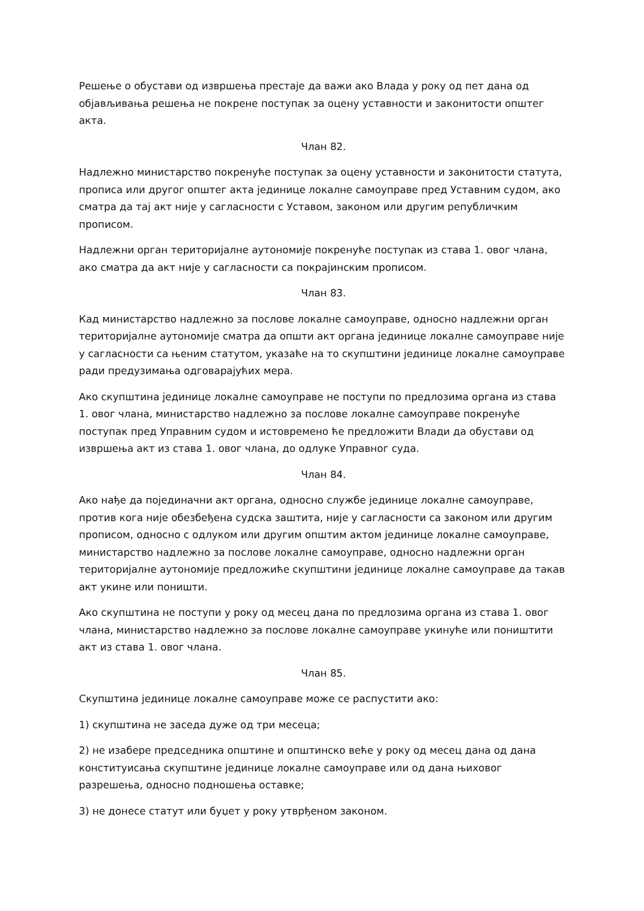Решење о обустави од извршења престаје да важи ако Влада у року од пет дана од објављивања решења не покрене поступак за оцену уставности и законитости општег акта.
Члан 82.
Надлежно министарство покренуће поступак за оцену уставности и законитости статута, прописа или другог општег акта јединице локалне самоуправе пред Уставним судом, ако сматра да тај акт није у сагласности с Уставом, законом или другим републичким прописом.
Надлежни орган територијалне аутономије покренуће поступак из става 1. овог члана, ако сматра да акт није у сагласности са покрајинским прописом.
Члан 83.
Кад министарство надлежно за послове локалне самоуправе, односно надлежни орган територијалне аутономије сматра да општи акт органа јединице локалне самоуправе није у сагласности са њеним статутом, указаће на то скупштини јединице локалне самоуправе ради предузимања одговарајућих мера.
Ако скупштина јединице локалне самоуправе не поступи по предлозима органа из става 1. овог члана, министарство надлежно за послове локалне самоуправе покренуће поступак пред Управним судом и истовремено ће предложити Влади да обустави од извршења акт из става 1. овог члана, до одлуке Управног суда.
Члан 84.
Ако нађе да појединачни акт органа, односно службе јединице локалне самоуправе, против кога није обезбеђена судска заштита, није у сагласности са законом или другим прописом, односно с одлуком или другим општим актом јединице локалне самоуправе, министарство надлежно за послове локалне самоуправе, односно надлежни орган територијалне аутономије предложиће скупштини јединице локалне самоуправе да такав акт укине или поништи.
Ако скупштина не поступи у року од месец дана по предлозима органа из става 1. овог члана, министарство надлежно за послове локалне самоуправе укинуће или поништити акт из става 1. овог члана.
Члан 85.
Скупштина јединице локалне самоуправе може се распустити ако:
1) скупштина не заседа дуже од три месеца;
2) не изабере председника општине и општинско веће у року од месец дана од дана конституисања скупштине јединице локалне самоуправе или од дана њиховог разрешења, односно подношења оставке;
3) не донесе статут или буџет у року утврђеном законом.